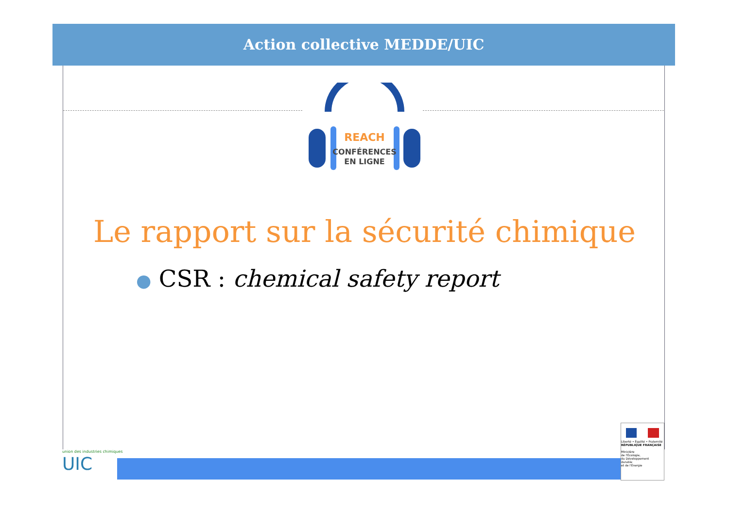Action collective MEDDE/UIC
REACH
CONFÉRENCES
EN LIGNE
Le rapport sur la sécurité chimique
● CSR : chemical safety report
union des industries chimiques
UIC
Liberté • Égalité • Fraternité
RÉPUBLIQUE FRANÇAISE
Ministère
de l'Écologie,
du Développement
durable
et de l'Énergie